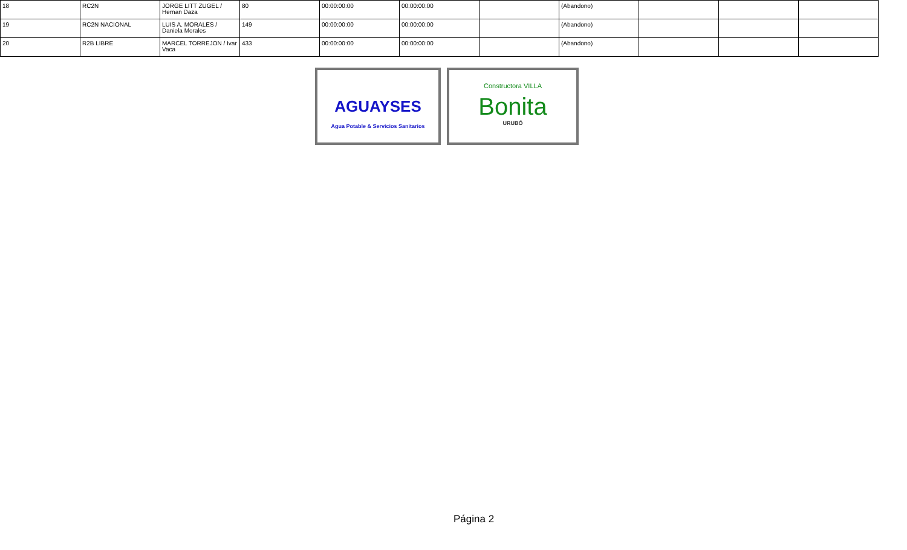| 18 | RC2N | JORGE LITT ZUGEL / Hernan Daza | 80 | 00:00:00:00 | 00:00:00:00 | | (Abandono) | | | |
| 19 | RC2N NACIONAL | LUIS A. MORALES / Daniela Morales | 149 | 00:00:00:00 | 00:00:00:00 | | (Abandono) | | | |
| 20 | R2B LIBRE | MARCEL TORREJON / Ivar Vaca | 433 | 00:00:00:00 | 00:00:00:00 | | (Abandono) | | | |
AGUAYSES
Agua Potable & Servicios Sanitarios
Constructora VILLA
Bonita
URUBÓ
Página 2